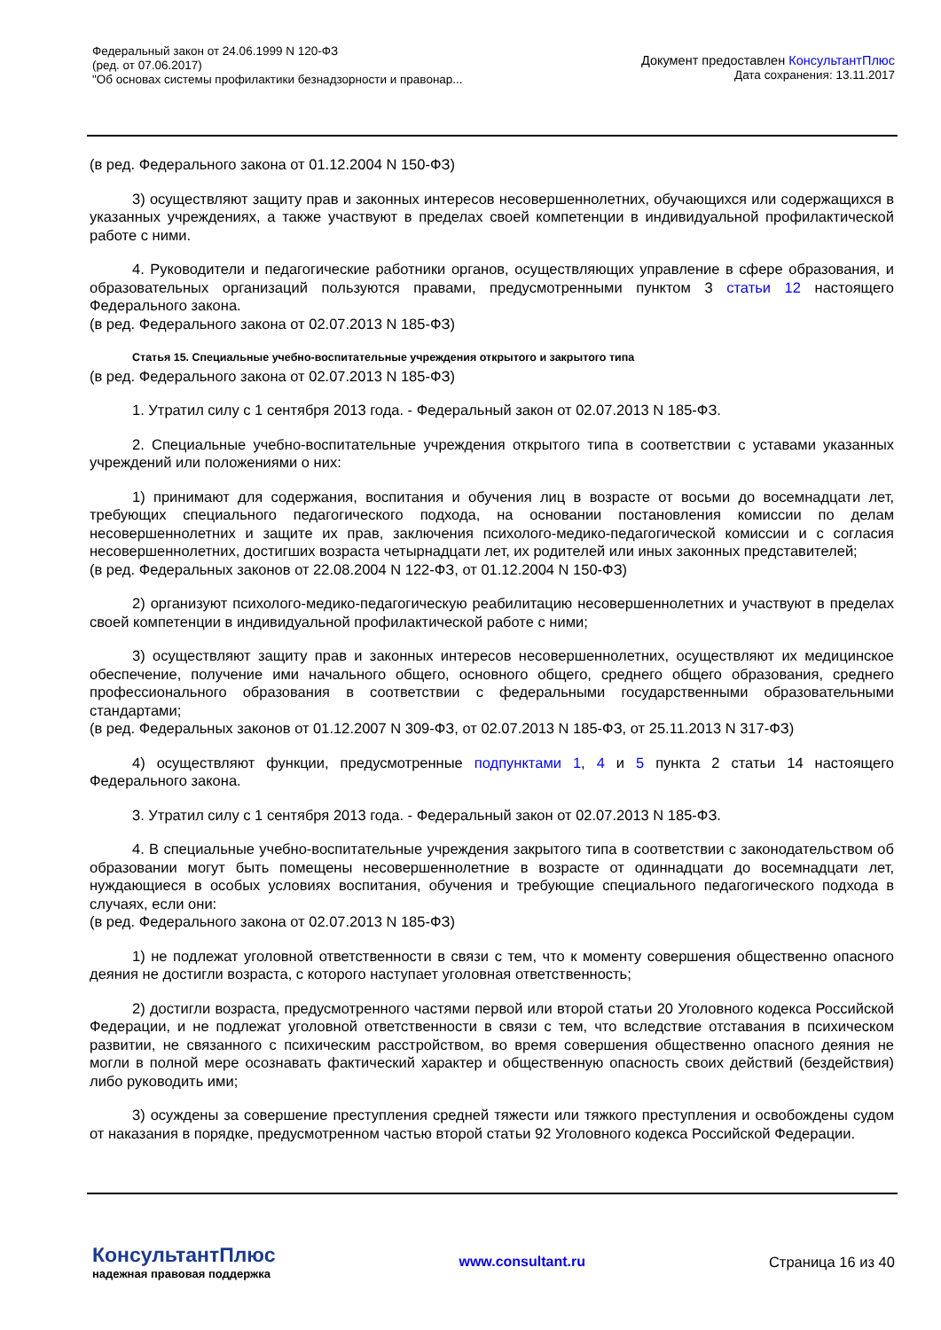Федеральный закон от 24.06.1999 N 120-ФЗ
(ред. от 07.06.2017)
"Об основах системы профилактики безнадзорности и правонар...
Документ предоставлен КонсультантПлюс
Дата сохранения: 13.11.2017
(в ред. Федерального закона от 01.12.2004 N 150-ФЗ)
3) осуществляют защиту прав и законных интересов несовершеннолетних, обучающихся или содержащихся в указанных учреждениях, а также участвуют в пределах своей компетенции в индивидуальной профилактической работе с ними.
4. Руководители и педагогические работники органов, осуществляющих управление в сфере образования, и образовательных организаций пользуются правами, предусмотренными пунктом 3 статьи 12 настоящего Федерального закона.
(в ред. Федерального закона от 02.07.2013 N 185-ФЗ)
Статья 15. Специальные учебно-воспитательные учреждения открытого и закрытого типа
(в ред. Федерального закона от 02.07.2013 N 185-ФЗ)
1. Утратил силу с 1 сентября 2013 года. - Федеральный закон от 02.07.2013 N 185-ФЗ.
2. Специальные учебно-воспитательные учреждения открытого типа в соответствии с уставами указанных учреждений или положениями о них:
1) принимают для содержания, воспитания и обучения лиц в возрасте от восьми до восемнадцати лет, требующих специального педагогического подхода, на основании постановления комиссии по делам несовершеннолетних и защите их прав, заключения психолого-медико-педагогической комиссии и с согласия несовершеннолетних, достигших возраста четырнадцати лет, их родителей или иных законных представителей;
(в ред. Федеральных законов от 22.08.2004 N 122-ФЗ, от 01.12.2004 N 150-ФЗ)
2) организуют психолого-медико-педагогическую реабилитацию несовершеннолетних и участвуют в пределах своей компетенции в индивидуальной профилактической работе с ними;
3) осуществляют защиту прав и законных интересов несовершеннолетних, осуществляют их медицинское обеспечение, получение ими начального общего, основного общего, среднего общего образования, среднего профессионального образования в соответствии с федеральными государственными образовательными стандартами;
(в ред. Федеральных законов от 01.12.2007 N 309-ФЗ, от 02.07.2013 N 185-ФЗ, от 25.11.2013 N 317-ФЗ)
4) осуществляют функции, предусмотренные подпунктами 1, 4 и 5 пункта 2 статьи 14 настоящего Федерального закона.
3. Утратил силу с 1 сентября 2013 года. - Федеральный закон от 02.07.2013 N 185-ФЗ.
4. В специальные учебно-воспитательные учреждения закрытого типа в соответствии с законодательством об образовании могут быть помещены несовершеннолетние в возрасте от одиннадцати до восемнадцати лет, нуждающиеся в особых условиях воспитания, обучения и требующие специального педагогического подхода в случаях, если они:
(в ред. Федерального закона от 02.07.2013 N 185-ФЗ)
1) не подлежат уголовной ответственности в связи с тем, что к моменту совершения общественно опасного деяния не достигли возраста, с которого наступает уголовная ответственность;
2) достигли возраста, предусмотренного частями первой или второй статьи 20 Уголовного кодекса Российской Федерации, и не подлежат уголовной ответственности в связи с тем, что вследствие отставания в психическом развитии, не связанного с психическим расстройством, во время совершения общественно опасного деяния не могли в полной мере осознавать фактический характер и общественную опасность своих действий (бездействия) либо руководить ими;
3) осуждены за совершение преступления средней тяжести или тяжкого преступления и освобождены судом от наказания в порядке, предусмотренном частью второй статьи 92 Уголовного кодекса Российской Федерации.
КонсультантПлюс
надежная правовая поддержка
www.consultant.ru Страница 16 из 40